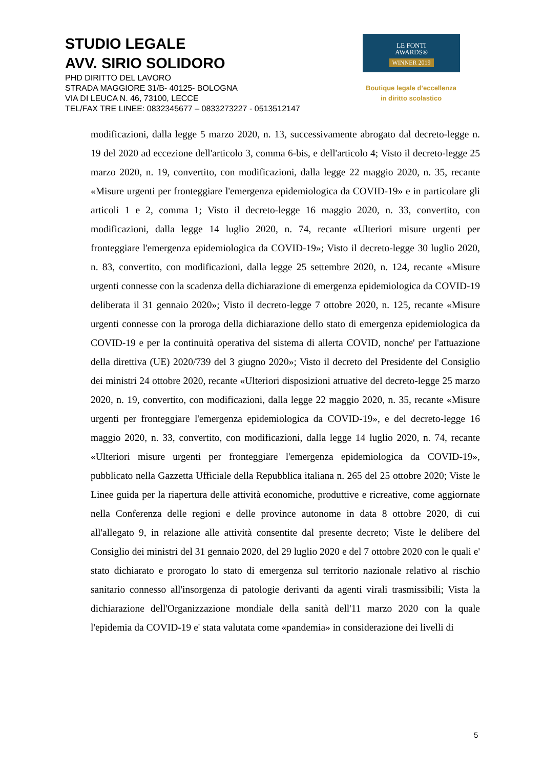STUDIO LEGALE
AVV. SIRIO SOLIDORO
PHD DIRITTO DEL LAVORO
STRADA MAGGIORE 31/B- 40125- BOLOGNA
VIA DI LEUCA N. 46, 73100, LECCE
TEL/FAX TRE LINEE: 0832345677 – 0833273227 - 0513512147
LE FONTI
AWARDS®
WINNER 2019
Boutique legale d’eccellenza
in diritto scolastico
modificazioni, dalla legge 5 marzo 2020, n. 13, successivamente abrogato dal decreto-legge n. 19 del 2020 ad eccezione dell'articolo 3, comma 6-bis, e dell'articolo 4; Visto il decreto-legge 25 marzo 2020, n. 19, convertito, con modificazioni, dalla legge 22 maggio 2020, n. 35, recante «Misure urgenti per fronteggiare l'emergenza epidemiologica da COVID-19» e in particolare gli articoli 1 e 2, comma 1; Visto il decreto-legge 16 maggio 2020, n. 33, convertito, con modificazioni, dalla legge 14 luglio 2020, n. 74, recante «Ulteriori misure urgenti per fronteggiare l'emergenza epidemiologica da COVID-19»; Visto il decreto-legge 30 luglio 2020, n. 83, convertito, con modificazioni, dalla legge 25 settembre 2020, n. 124, recante «Misure urgenti connesse con la scadenza della dichiarazione di emergenza epidemiologica da COVID-19 deliberata il 31 gennaio 2020»; Visto il decreto-legge 7 ottobre 2020, n. 125, recante «Misure urgenti connesse con la proroga della dichiarazione dello stato di emergenza epidemiologica da COVID-19 e per la continuità operativa del sistema di allerta COVID, nonche' per l'attuazione della direttiva (UE) 2020/739 del 3 giugno 2020»; Visto il decreto del Presidente del Consiglio dei ministri 24 ottobre 2020, recante «Ulteriori disposizioni attuative del decreto-legge 25 marzo 2020, n. 19, convertito, con modificazioni, dalla legge 22 maggio 2020, n. 35, recante «Misure urgenti per fronteggiare l'emergenza epidemiologica da COVID-19», e del decreto-legge 16 maggio 2020, n. 33, convertito, con modificazioni, dalla legge 14 luglio 2020, n. 74, recante «Ulteriori misure urgenti per fronteggiare l'emergenza epidemiologica da COVID-19», pubblicato nella Gazzetta Ufficiale della Repubblica italiana n. 265 del 25 ottobre 2020; Viste le Linee guida per la riapertura delle attività economiche, produttive e ricreative, come aggiornate nella Conferenza delle regioni e delle province autonome in data 8 ottobre 2020, di cui all'allegato 9, in relazione alle attività consentite dal presente decreto; Viste le delibere del Consiglio dei ministri del 31 gennaio 2020, del 29 luglio 2020 e del 7 ottobre 2020 con le quali e' stato dichiarato e prorogato lo stato di emergenza sul territorio nazionale relativo al rischio sanitario connesso all'insorgenza di patologie derivanti da agenti virali trasmissibili; Vista la dichiarazione dell'Organizzazione mondiale della sanità dell'11 marzo 2020 con la quale l'epidemia da COVID-19 e' stata valutata come «pandemia» in considerazione dei livelli di
5